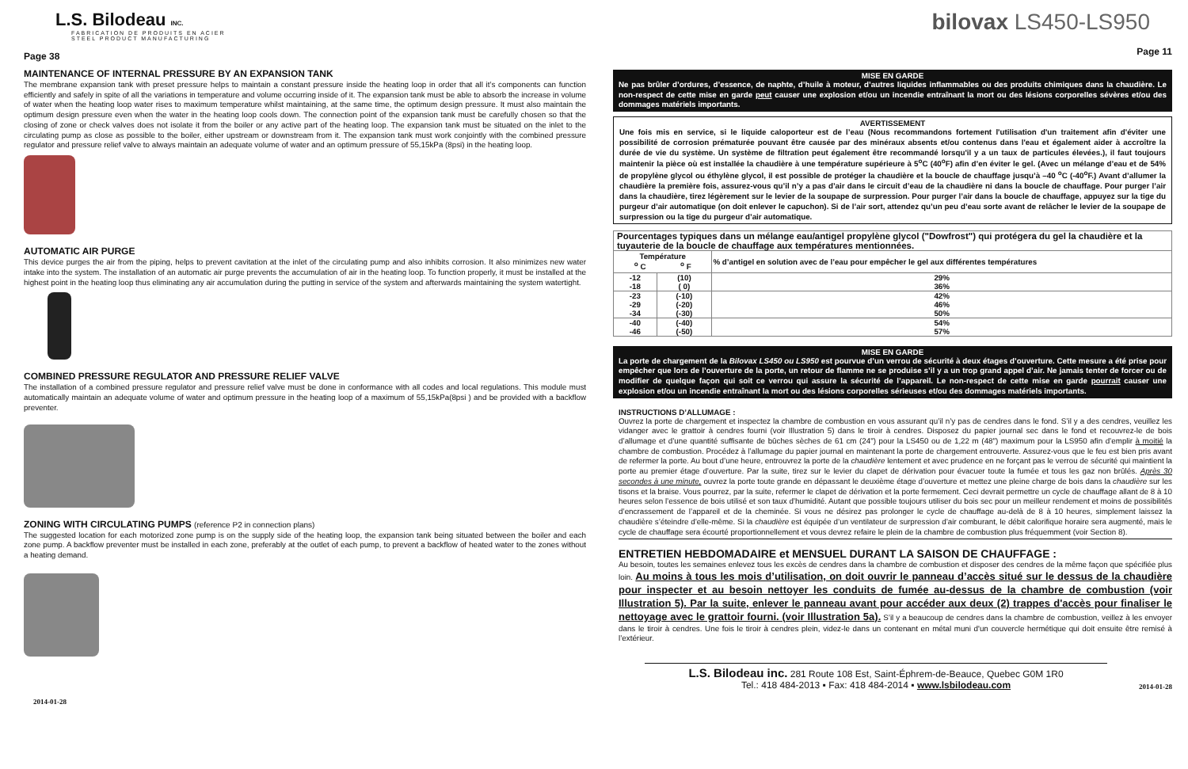L.S. Bilodeau INC.
FABRICATION DE PRODUITS EN ACIER
STEEL PRODUCT MANUFACTURING
Page 38
MAINTENANCE OF INTERNAL PRESSURE BY AN EXPANSION TANK
The membrane expansion tank with preset pressure helps to maintain a constant pressure inside the heating loop in order that all it’s components can function efficiently and safely in spite of all the variations in temperature and volume occurring inside of it. The expansion tank must be able to absorb the increase in volume of water when the heating loop water rises to maximum temperature whilst maintaining, at the same time, the optimum design pressure. It must also maintain the optimum design pressure even when the water in the heating loop cools down. The connection point of the expansion tank must be carefully chosen so that the closing of zone or check valves does not isolate it from the boiler or any active part of the heating loop. The expansion tank must be situated on the inlet to the circulating pump as close as possible to the boiler, either upstream or downstream from it. The expansion tank must work conjointly with the combined pressure regulator and pressure relief valve to always maintain an adequate volume of water and an optimum pressure of 55,15kPa (8psi) in the heating loop.
AUTOMATIC AIR PURGE
This device purges the air from the piping, helps to prevent cavitation at the inlet of the circulating pump and also inhibits corrosion. It also minimizes new water intake into the system. The installation of an automatic air purge prevents the accumulation of air in the heating loop. To function properly, it must be installed at the highest point in the heating loop thus eliminating any air accumulation during the putting in service of the system and afterwards maintaining the system watertight.
COMBINED PRESSURE REGULATOR AND PRESSURE RELIEF VALVE
The installation of a combined pressure regulator and pressure relief valve must be done in conformance with all codes and local regulations. This module must automatically maintain an adequate volume of water and optimum pressure in the heating loop of a maximum of 55,15kPa(8psi ) and be provided with a backflow preventer.
ZONING WITH CIRCULATING PUMPS (reference P2 in connection plans)
The suggested location for each motorized zone pump is on the supply side of the heating loop, the expansion tank being situated between the boiler and each zone pump. A backflow preventer must be installed in each zone, preferably at the outlet of each pump, to prevent a backflow of heated water to the zones without a heating demand.
2014-01-28
bilovax LS450-LS950
Page 11
MISE EN GARDE
Ne pas brûler d’ordures, d’essence, de naphte, d’huile à moteur, d’autres liquides inflammables ou des produits chimiques dans la chaudière. Le non-respect de cette mise en garde peut causer une explosion et/ou un incendie entraînant la mort ou des lésions corporelles sévères et/ou des dommages matériels importants.
AVERTISSEMENT
Une fois mis en service, si le liquide caloporteur est de l’eau (Nous recommandons fortement l'utilisation d'un traitement afin d'éviter une possibilité de corrosion prématurée pouvant être causée par des minéraux absents et/ou contenus dans l'eau et également aider à accroître la durée de vie du système. Un système de filtration peut également être recommandé lorsqu'il y a un taux de particules élevées.), il faut toujours maintenir la pièce où est installée la chaudière à une température supérieure à 5<sup>o</sup>C (40<sup>o</sup>F) afin d’en éviter le gel. (Avec un mélange d’eau et de 54% de propylène glycol ou éthylène glycol, il est possible de protéger la chaudière et la boucle de chauffage jusqu’à –40 <sup>o</sup>C (-40<sup>o</sup>F.) Avant d’allumer la chaudière la première fois, assurez-vous qu’il n’y a pas d’air dans le circuit d’eau de la chaudière ni dans la boucle de chauffage. Pour purger l’air dans la chaudière, tirez légèrement sur le levier de la soupape de surpression. Pour purger l’air dans la boucle de chauffage, appuyez sur la tige du purgeur d’air automatique (on doit enlever le capuchon). Si de l’air sort, attendez qu’un peu d’eau sorte avant de relâcher le levier de la soupape de surpression ou la tige du purgeur d’air automatique.
| Pourcentages typiques dans un mélange eau/antigel propylène glycol ("Dowfrost") qui protégera du gel la chaudière et la tuyauterie de la boucle de chauffage aux températures mentionnées. | | |
| Température <sup>o</sup> C <sup>o</sup> F | | % d’antigel en solution avec de l’eau pour empêcher le gel aux différentes températures |
| -12 -18 | (10) ( 0) | 29% 36% |
| -23 -29 -34 | (-10) (-20) (-30) | 42% 46% 50% |
| -40 -46 | (-40) (-50) | 54% 57% |
MISE EN GARDE
La porte de chargement de la Bilovax LS450 ou LS950 est pourvue d’un verrou de sécurité à deux étages d’ouverture. Cette mesure a été prise pour empêcher que lors de l’ouverture de la porte, un retour de flamme ne se produise s’il y a un trop grand appel d’air. Ne jamais tenter de forcer ou de modifier de quelque façon qui soit ce verrou qui assure la sécurité de l’appareil. Le non-respect de cette mise en garde pourrait causer une explosion et/ou un incendie entraînant la mort ou des lésions corporelles sérieuses et/ou des dommages matériels importants.
INSTRUCTIONS D’ALLUMAGE :
Ouvrez la porte de chargement et inspectez la chambre de combustion en vous assurant qu’il n’y pas de cendres dans le fond. S’il y a des cendres, veuillez les vidanger avec le grattoir à cendres fourni (voir Illustration 5) dans le tiroir à cendres. Disposez du papier journal sec dans le fond et recouvrez-le de bois d’allumage et d’une quantité suffisante de bûches sèches de 61 cm (24") pour la LS450 ou de 1,22 m (48") maximum pour la LS950 afin d’emplir à moitié la chambre de combustion. Procédez à l’allumage du papier journal en maintenant la porte de chargement entrouverte. Assurez-vous que le feu est bien pris avant de refermer la porte. Au bout d’une heure, entrouvrez la porte de la chaudière lentement et avec prudence en ne forçant pas le verrou de sécurité qui maintient la porte au premier étage d’ouverture. Par la suite, tirez sur le levier du clapet de dérivation pour évacuer toute la fumée et tous les gaz non brûlés. Après 30 secondes à une minute, ouvrez la porte toute grande en dépassant le deuxième étage d’ouverture et mettez une pleine charge de bois dans la chaudière sur les tisons et la braise. Vous pourrez, par la suite, refermer le clapet de dérivation et la porte fermement. Ceci devrait permettre un cycle de chauffage allant de 8 à 10 heures selon l’essence de bois utilisé et son taux d’humidité. Autant que possible toujours utiliser du bois sec pour un meilleur rendement et moins de possibilités d’encrassement de l’appareil et de la cheminée. Si vous ne désirez pas prolonger le cycle de chauffage au-delà de 8 à 10 heures, simplement laissez la chaudière s’éteindre d’elle-même. Si la chaudière est équipée d’un ventilateur de surpression d’air comburant, le débit calorifique horaire sera augmenté, mais le cycle de chauffage sera écourté proportionnellement et vous devrez refaire le plein de la chambre de combustion plus fréquemment (voir Section 8).
ENTRETIEN HEBDOMADAIRE et MENSUEL DURANT LA SAISON DE CHAUFFAGE :
Au besoin, toutes les semaines enlevez tous les excès de cendres dans la chambre de combustion et disposer des cendres de la même façon que spécifiée plus loin. Au moins à tous les mois d’utilisation, on doit ouvrir le panneau d’accès situé sur le dessus de la chaudière pour inspecter et au besoin nettoyer les conduits de fumée au-dessus de la chambre de combustion (voir Illustration 5). Par la suite, enlever le panneau avant pour accéder aux deux (2) trappes d'accès pour finaliser le nettoyage avec le grattoir fourni. (voir Illustration 5a). S’il y a beaucoup de cendres dans la chambre de combustion, veillez à les envoyer dans le tiroir à cendres. Une fois le tiroir à cendres plein, videz-le dans un contenant en métal muni d'un couvercle hermétique qui doit ensuite être remisé à l’extérieur.
L.S. Bilodeau inc. 281 Route 108 Est, Saint-Éphrem-de-Beauce, Quebec G0M 1R0
Tel.: 418 484-2013 ▪ Fax: 418 484-2014 ▪ www.lsbilodeau.com
2014-01-28